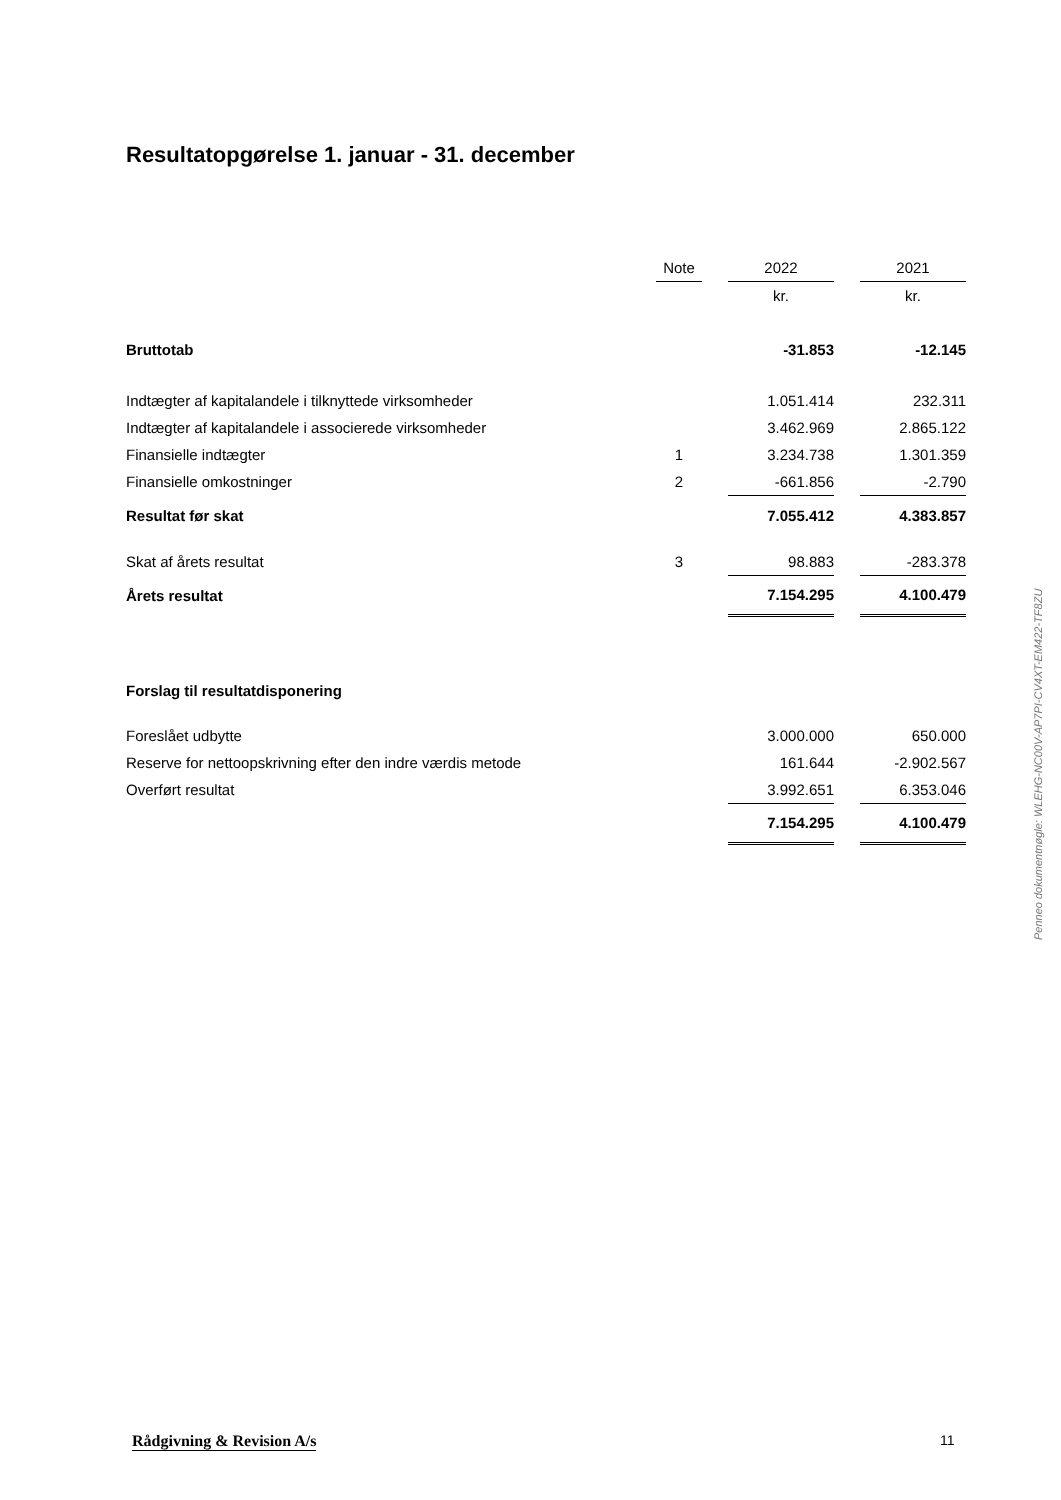Resultatopgørelse 1. januar - 31. december
| | Note | | 2022 | | 2021 |
| --- | --- | --- | --- | --- | --- |
| | | | kr. | | kr. |
| Bruttotab | | | -31.853 | | -12.145 |
| Indtægter af kapitalandele i tilknyttede virksomheder | | | 1.051.414 | | 232.311 |
| Indtægter af kapitalandele i associerede virksomheder | | | 3.462.969 | | 2.865.122 |
| Finansielle indtægter | 1 | | 3.234.738 | | 1.301.359 |
| Finansielle omkostninger | 2 | | -661.856 | | -2.790 |
| Resultat før skat | | | 7.055.412 | | 4.383.857 |
| Skat af årets resultat | 3 | | 98.883 | | -283.378 |
| Årets resultat | | | 7.154.295 | | 4.100.479 |
| Forslag til resultatdisponering | | | | | |
| Foreslået udbytte | | | 3.000.000 | | 650.000 |
| Reserve for nettoopskrivning efter den indre værdis metode | | | 161.644 | | -2.902.567 |
| Overført resultat | | | 3.992.651 | | 6.353.046 |
| | | | 7.154.295 | | 4.100.479 |
Penneo dokumentnøgle: WLEHG-NC00V-AP7PI-CV4XT-EM422-TF8ZU
Rådgivning & Revision A/s 11